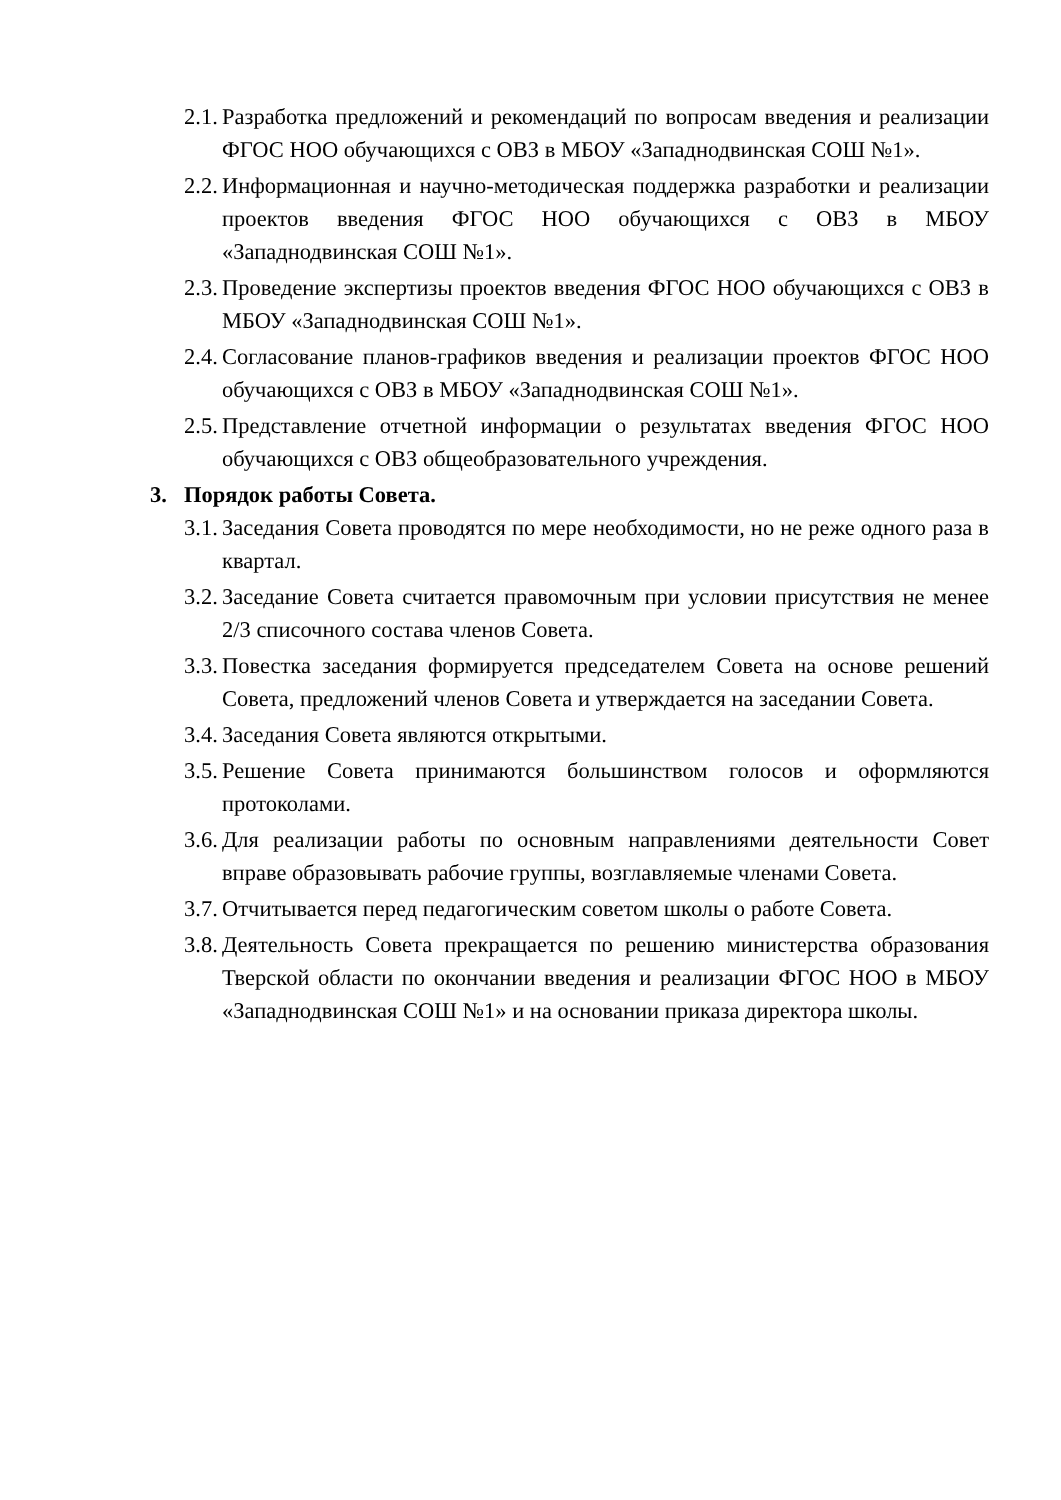2.1. Разработка предложений и рекомендаций по вопросам введения и реализации ФГОС НОО обучающихся с ОВЗ в МБОУ «Западнодвинская СОШ №1».
2.2. Информационная и научно-методическая поддержка разработки и реализации проектов введения ФГОС НОО обучающихся с ОВЗ в МБОУ «Западнодвинская СОШ №1».
2.3. Проведение экспертизы проектов введения ФГОС НОО обучающихся с ОВЗ в МБОУ «Западнодвинская СОШ №1».
2.4. Согласование планов-графиков введения и реализации проектов ФГОС НОО обучающихся с ОВЗ в МБОУ «Западнодвинская СОШ №1».
2.5. Представление отчетной информации о результатах введения ФГОС НОО обучающихся с ОВЗ общеобразовательного учреждения.
3. Порядок работы Совета.
3.1. Заседания Совета проводятся по мере необходимости, но не реже одного раза в квартал.
3.2. Заседание Совета считается правомочным при условии присутствия не менее 2/3 списочного состава членов Совета.
3.3. Повестка заседания формируется председателем Совета на основе решений Совета, предложений членов Совета и утверждается на заседании Совета.
3.4. Заседания Совета являются открытыми.
3.5. Решение Совета принимаются большинством голосов и оформляются протоколами.
3.6. Для реализации работы по основным направлениями деятельности Совет вправе образовывать рабочие группы, возглавляемые членами Совета.
3.7. Отчитывается перед педагогическим советом школы о работе Совета.
3.8. Деятельность Совета прекращается по решению министерства образования Тверской области по окончании введения и реализации ФГОС НОО в МБОУ «Западнодвинская СОШ №1» и на основании приказа директора школы.